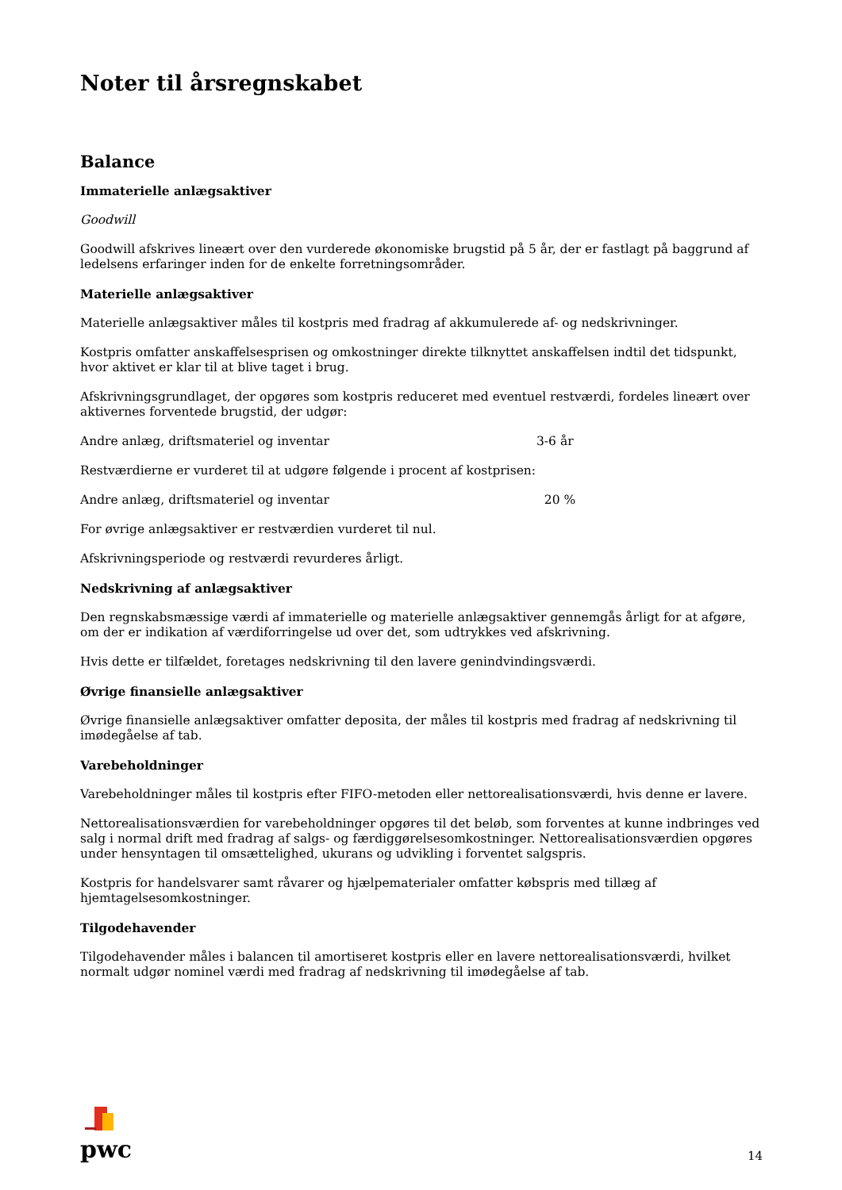Noter til årsregnskabet
Balance
Immaterielle anlægsaktiver
Goodwill
Goodwill afskrives lineært over den vurderede økonomiske brugstid på 5 år, der er fastlagt på baggrund af ledelsens erfaringer inden for de enkelte forretningsområder.
Materielle anlægsaktiver
Materielle anlægsaktiver måles til kostpris med fradrag af akkumulerede af- og nedskrivninger.
Kostpris omfatter anskaffelsesprisen og omkostninger direkte tilknyttet anskaffelsen indtil det tidspunkt, hvor aktivet er klar til at blive taget i brug.
Afskrivningsgrundlaget, der opgøres som kostpris reduceret med eventuel restværdi, fordeles lineært over aktivernes forventede brugstid, der udgør:
Andre anlæg, driftsmateriel og inventar 3-6 år
Restværdierne er vurderet til at udgøre følgende i procent af kostprisen:
Andre anlæg, driftsmateriel og inventar 20 %
For øvrige anlægsaktiver er restværdien vurderet til nul.
Afskrivningsperiode og restværdi revurderes årligt.
Nedskrivning af anlægsaktiver
Den regnskabsmæssige værdi af immaterielle og materielle anlægsaktiver gennemgås årligt for at afgøre, om der er indikation af værdiforringelse ud over det, som udtrykkes ved afskrivning.
Hvis dette er tilfældet, foretages nedskrivning til den lavere genindvindingsværdi.
Øvrige finansielle anlægsaktiver
Øvrige finansielle anlægsaktiver omfatter deposita, der måles til kostpris med fradrag af nedskrivning til imødegåelse af tab.
Varebeholdninger
Varebeholdninger måles til kostpris efter FIFO-metoden eller nettorealisationsværdi, hvis denne er lavere.
Nettorealisationsværdien for varebeholdninger opgøres til det beløb, som forventes at kunne indbringes ved salg i normal drift med fradrag af salgs- og færdiggørelsesomkostninger. Nettorealisationsværdien opgøres under hensyntagen til omsættelighed, ukurans og udvikling i forventet salgspris.
Kostpris for handelsvarer samt råvarer og hjælpematerialer omfatter købspris med tillæg af hjemtagelsesomkostninger.
Tilgodehavender
Tilgodehavender måles i balancen til amortiseret kostpris eller en lavere nettorealisationsværdi, hvilket normalt udgør nominel værdi med fradrag af nedskrivning til imødegåelse af tab.
pwc
14